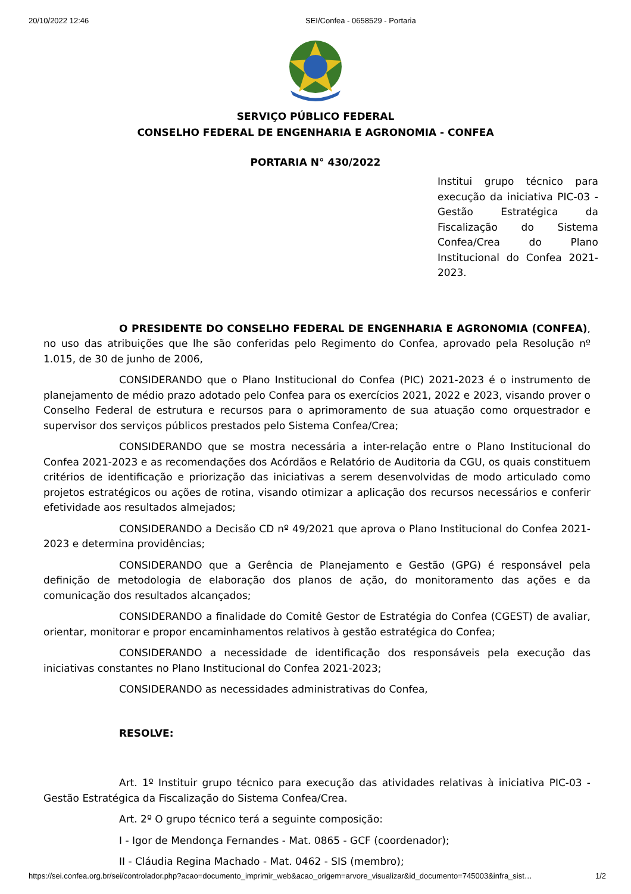20/10/2022 12:46 SEI/Confea - 0658529 - Portaria
SERVIÇO PÚBLICO FEDERAL
CONSELHO FEDERAL DE ENGENHARIA E AGRONOMIA - CONFEA
PORTARIA N° 430/2022
Institui grupo técnico para execução da iniciativa PIC-03 - Gestão Estratégica da Fiscalização do Sistema Confea/Crea do Plano Institucional do Confea 2021-2023.
O PRESIDENTE DO CONSELHO FEDERAL DE ENGENHARIA E AGRONOMIA (CONFEA), no uso das atribuições que lhe são conferidas pelo Regimento do Confea, aprovado pela Resolução nº 1.015, de 30 de junho de 2006,
CONSIDERANDO que o Plano Institucional do Confea (PIC) 2021-2023 é o instrumento de planejamento de médio prazo adotado pelo Confea para os exercícios 2021, 2022 e 2023, visando prover o Conselho Federal de estrutura e recursos para o aprimoramento de sua atuação como orquestrador e supervisor dos serviços públicos prestados pelo Sistema Confea/Crea;
CONSIDERANDO que se mostra necessária a inter-relação entre o Plano Institucional do Confea 2021-2023 e as recomendações dos Acórdãos e Relatório de Auditoria da CGU, os quais constituem critérios de identificação e priorização das iniciativas a serem desenvolvidas de modo articulado como projetos estratégicos ou ações de rotina, visando otimizar a aplicação dos recursos necessários e conferir efetividade aos resultados almejados;
CONSIDERANDO a Decisão CD nº 49/2021 que aprova o Plano Institucional do Confea 2021-2023 e determina providências;
CONSIDERANDO que a Gerência de Planejamento e Gestão (GPG) é responsável pela definição de metodologia de elaboração dos planos de ação, do monitoramento das ações e da comunicação dos resultados alcançados;
CONSIDERANDO a finalidade do Comitê Gestor de Estratégia do Confea (CGEST) de avaliar, orientar, monitorar e propor encaminhamentos relativos à gestão estratégica do Confea;
CONSIDERANDO a necessidade de identificação dos responsáveis pela execução das iniciativas constantes no Plano Institucional do Confea 2021-2023;
CONSIDERANDO as necessidades administrativas do Confea,
RESOLVE:
Art. 1º Instituir grupo técnico para execução das atividades relativas à iniciativa PIC-03 - Gestão Estratégica da Fiscalização do Sistema Confea/Crea.
Art. 2º O grupo técnico terá a seguinte composição:
I - Igor de Mendonça Fernandes - Mat. 0865 - GCF (coordenador);
II - Cláudia Regina Machado - Mat. 0462 - SIS (membro);
https://sei.confea.org.br/sei/controlador.php?acao=documento_imprimir_web&acao_origem=arvore_visualizar&id_documento=745003&infra_sist… 1/2